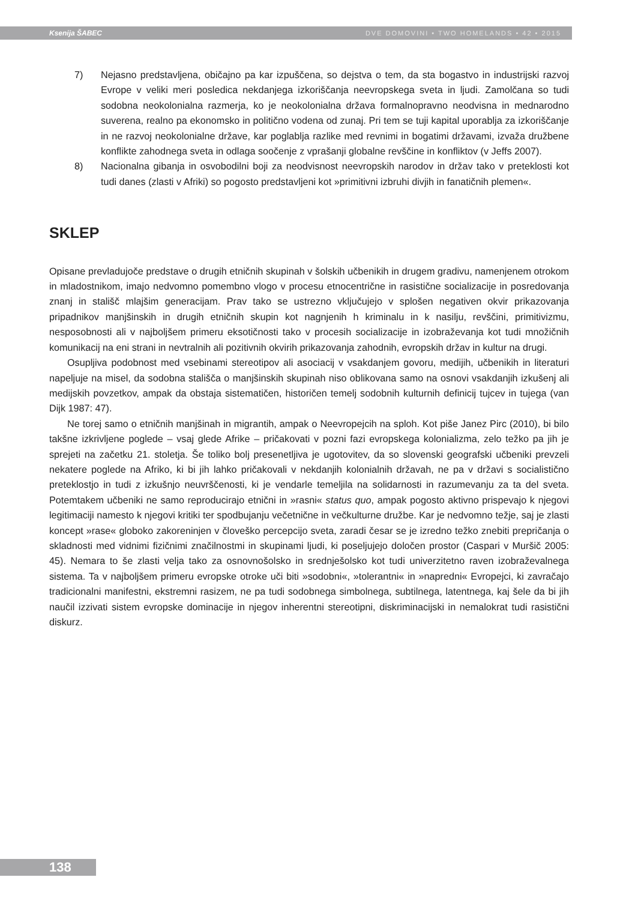Ksenija ŠABEC DVE DOMOVINI • TWO HOMELANDS • 42 • 2015
7) Nejasno predstavljena, običajno pa kar izpuščena, so dejstva o tem, da sta bogastvo in industrijski razvoj Evrope v veliki meri posledica nekdanjega izkoriščanja neevropskega sveta in ljudi. Zamolčana so tudi sodobna neokolonialna razmerja, ko je neokolonialna država formalnopravno neodvisna in mednarodno suverena, realno pa ekonomsko in politično vodena od zunaj. Pri tem se tuji kapital uporablja za izkoriščanje in ne razvoj neokolonialne države, kar poglablja razlike med revnimi in bogatimi državami, izvaža družbene konflikte zahodnega sveta in odlaga soočenje z vprašanji globalne revščine in konfliktov (v Jeffs 2007).
8) Nacionalna gibanja in osvobodilni boji za neodvisnost neevropskih narodov in držav tako v preteklosti kot tudi danes (zlasti v Afriki) so pogosto predstavljeni kot »primitivni izbruhi divjih in fanatičnih plemen«.
SKLEP
Opisane prevladujoče predstave o drugih etničnih skupinah v šolskih učbenikih in drugem gradivu, namenjenem otrokom in mladostnikom, imajo nedvomno pomembno vlogo v procesu etnocentrične in rasistične socializacije in posredovanja znanj in stališč mlajšim generacijam. Prav tako se ustrezno vključujejo v splošen negativen okvir prikazovanja pripadnikov manjšinskih in drugih etničnih skupin kot nagnjenih h kriminalu in k nasilju, revščini, primitivizmu, nesposobnosti ali v najboljšem primeru eksotičnosti tako v procesih socializacije in izobraževanja kot tudi množičnih komunikacij na eni strani in nevtralnih ali pozitivnih okvirih prikazovanja zahodnih, evropskih držav in kultur na drugi.
Osupljiva podobnost med vsebinami stereotipov ali asociacij v vsakdanjem govoru, medijih, učbenikih in literaturi napeljuje na misel, da sodobna stališča o manjšinskih skupinah niso oblikovana samo na osnovi vsakdanjih izkušenj ali medijskih povzetkov, ampak da obstaja sistematičen, historičen temelj sodobnih kulturnih definicij tujcev in tujega (van Dijk 1987: 47).
Ne torej samo o etničnih manjšinah in migrantih, ampak o Neevropejcih na sploh. Kot piše Janez Pirc (2010), bi bilo takšne izkrivljene poglede – vsaj glede Afrike – pričakovati v pozni fazi evropskega kolonializma, zelo težko pa jih je sprejeti na začetku 21. stoletja. Še toliko bolj presenetljiva je ugotovitev, da so slovenski geografski učbeniki prevzeli nekatere poglede na Afriko, ki bi jih lahko pričakovali v nekdanjih kolonialnih državah, ne pa v državi s socialistično preteklostjo in tudi z izkušnjo neuvrščenosti, ki je vendarle temeljila na solidarnosti in razumevanju za ta del sveta. Potemtakem učbeniki ne samo reproducirajo etnični in »rasni« status quo, ampak pogosto aktivno prispevajo k njegovi legitimaciji namesto k njegovi kritiki ter spodbujanju večetnične in večkulturne družbe. Kar je nedvomno težje, saj je zlasti koncept »rase« globoko zakoreninjen v človeško percepcijo sveta, zaradi česar se je izredno težko znebiti prepričanja o skladnosti med vidnimi fizičnimi značilnostmi in skupinami ljudi, ki poseljujejo določen prostor (Caspari v Muršič 2005: 45). Nemara to še zlasti velja tako za osnovnošolsko in srednješolsko kot tudi univerzitetno raven izobraževalnega sistema. Ta v najboljšem primeru evropske otroke uči biti »sodobni«, »tolerantni« in »napredni« Evropejci, ki zavračajo tradicionalni manifestni, ekstremni rasizem, ne pa tudi sodobnega simbolnega, subtilnega, latentnega, kaj šele da bi jih naučil izzivati sistem evropske dominacije in njegov inherentni stereotipni, diskriminacijski in nemalokrat tudi rasistični diskurz.
138